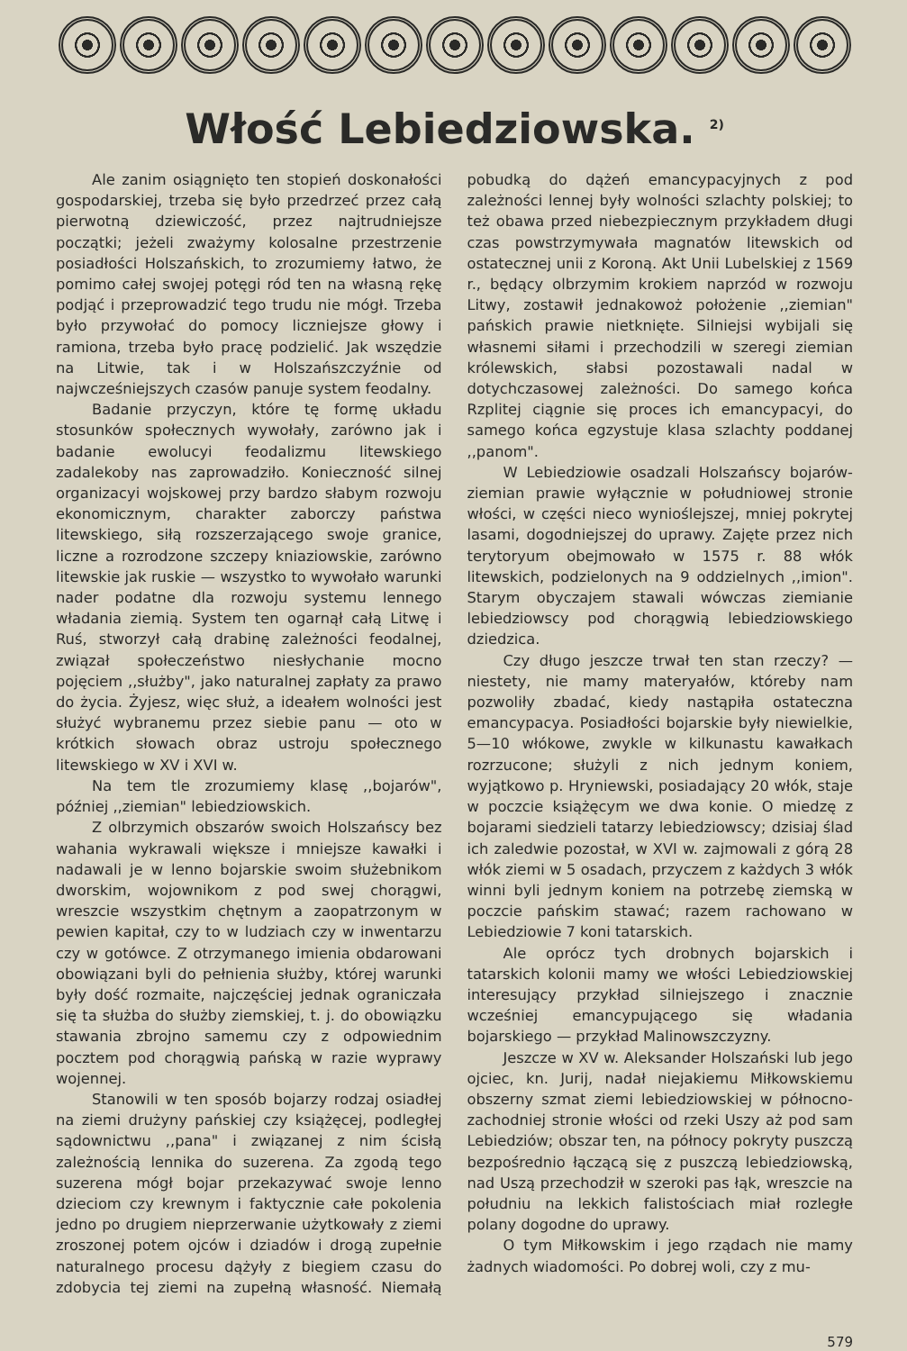Włość Lebiedziowska. <sup>2)</sup>
Ale zanim osiągnięto ten stopień doskonałości gospodarskiej, trzeba się było przedrzeć przez całą pierwotną dziewiczość, przez najtrudniejsze początki; jeżeli zważymy kolosalne przestrzenie posiadłości Holszańskich, to zrozumiemy łatwo, że pomimo całej swojej potęgi ród ten na własną rękę podjąć i przeprowadzić tego trudu nie mógł. Trzeba było przywołać do pomocy liczniejsze głowy i ramiona, trzeba było pracę podzielić. Jak wszędzie na Litwie, tak i w Holszańszczyźnie od najwcześniejszych czasów panuje system feodalny.
Badanie przyczyn, które tę formę układu stosunków społecznych wywołały, zarówno jak i badanie ewolucyi feodalizmu litewskiego zadalekoby nas zaprowadziło. Konieczność silnej organizacyi wojskowej przy bardzo słabym rozwoju ekonomicznym, charakter zaborczy państwa litewskiego, siłą rozszerzającego swoje granice, liczne a rozrodzone szczepy kniaziowskie, zarówno litewskie jak ruskie — wszystko to wywołało warunki nader podatne dla rozwoju systemu lennego władania ziemią. System ten ogarnął całą Litwę i Ruś, stworzył całą drabinę zależności feodalnej, związał społeczeństwo niesłychanie mocno pojęciem ,,służby", jako naturalnej zapłaty za prawo do życia. Żyjesz, więc służ, a ideałem wolności jest służyć wybranemu przez siebie panu — oto w krótkich słowach obraz ustroju społecznego litewskiego w XV i XVI w.
Na tem tle zrozumiemy klasę ,,bojarów", później ,,ziemian" lebiedziowskich.
Z olbrzymich obszarów swoich Holszańscy bez wahania wykrawali większe i mniejsze kawałki i nadawali je w lenno bojarskie swoim służebnikom dworskim, wojownikom z pod swej chorągwi, wreszcie wszystkim chętnym a zaopatrzonym w pewien kapitał, czy to w ludziach czy w inwentarzu czy w gotówce. Z otrzymanego imienia obdarowani obowiązani byli do pełnienia służby, której warunki były dość rozmaite, najczęściej jednak ograniczała się ta służba do służby ziemskiej, t. j. do obowiązku stawania zbrojno samemu czy z odpowiednim pocztem pod chorągwią pańską w razie wyprawy wojennej.
Stanowili w ten sposób bojarzy rodzaj osiadłej na ziemi drużyny pańskiej czy książęcej, podległej sądownictwu ,,pana" i związanej z nim ścisłą zależnością lennika do suzerena. Za zgodą tego suzerena mógł bojar przekazywać swoje lenno dzieciom czy krewnym i faktycznie całe pokolenia jedno po drugiem nieprzerwanie użytkowały z ziemi zroszonej potem ojców i dziadów i drogą zupełnie naturalnego procesu dążyły z biegiem czasu do zdobycia tej ziemi na zupełną własność. Niemałą pobudką do dążeń emancypacyjnych z pod zależności lennej były wolności szlachty polskiej; to też obawa przed niebezpiecznym przykładem długi czas powstrzymywała magnatów litewskich od ostatecznej unii z Koroną. Akt Unii Lubelskiej z 1569 r., będący olbrzymim krokiem naprzód w rozwoju Litwy, zostawił jednakowoż położenie ,,ziemian" pańskich prawie nietknięte. Silniejsi wybijali się własnemi siłami i przechodzili w szeregi ziemian królewskich, słabsi pozostawali nadal w dotychczasowej zależności. Do samego końca Rzplitej ciągnie się proces ich emancypacyi, do samego końca egzystuje klasa szlachty poddanej ,,panom".
W Lebiedziowie osadzali Holszańscy bojarów-ziemian prawie wyłącznie w południowej stronie włości, w części nieco wynioślejszej, mniej pokrytej lasami, dogodniejszej do uprawy. Zajęte przez nich terytoryum obejmowało w 1575 r. 88 włók litewskich, podzielonych na 9 oddzielnych ,,imion". Starym obyczajem stawali wówczas ziemianie lebiedziowscy pod chorągwią lebiedziowskiego dziedzica.
Czy długo jeszcze trwał ten stan rzeczy? — niestety, nie mamy materyałów, któreby nam pozwoliły zbadać, kiedy nastąpiła ostateczna emancypacya. Posiadłości bojarskie były niewielkie, 5—10 włókowe, zwykle w kilkunastu kawałkach rozrzucone; służyli z nich jednym koniem, wyjątkowo p. Hryniewski, posiadający 20 włók, staje w poczcie książęcym we dwa konie. O miedzę z bojarami siedzieli tatarzy lebiedziowscy; dzisiaj ślad ich zaledwie pozostał, w XVI w. zajmowali z górą 28 włók ziemi w 5 osadach, przyczem z każdych 3 włók winni byli jednym koniem na potrzebę ziemską w poczcie pańskim stawać; razem rachowano w Lebiedziowie 7 koni tatarskich.
Ale oprócz tych drobnych bojarskich i tatarskich kolonii mamy we włości Lebiedziowskiej interesujący przykład silniejszego i znacznie wcześniej emancypującego się władania bojarskiego — przykład Malinowszczyzny.
Jeszcze w XV w. Aleksander Holszański lub jego ojciec, kn. Jurij, nadał niejakiemu Miłkowskiemu obszerny szmat ziemi lebiedziowskiej w północno-zachodniej stronie włości od rzeki Uszy aż pod sam Lebiedziów; obszar ten, na północy pokryty puszczą bezpośrednio łączącą się z puszczą lebiedziowską, nad Uszą przechodził w szeroki pas łąk, wreszcie na południu na lekkich falistościach miał rozległe polany dogodne do uprawy.
O tym Miłkowskim i jego rządach nie mamy żadnych wiadomości. Po dobrej woli, czy z mu-
579